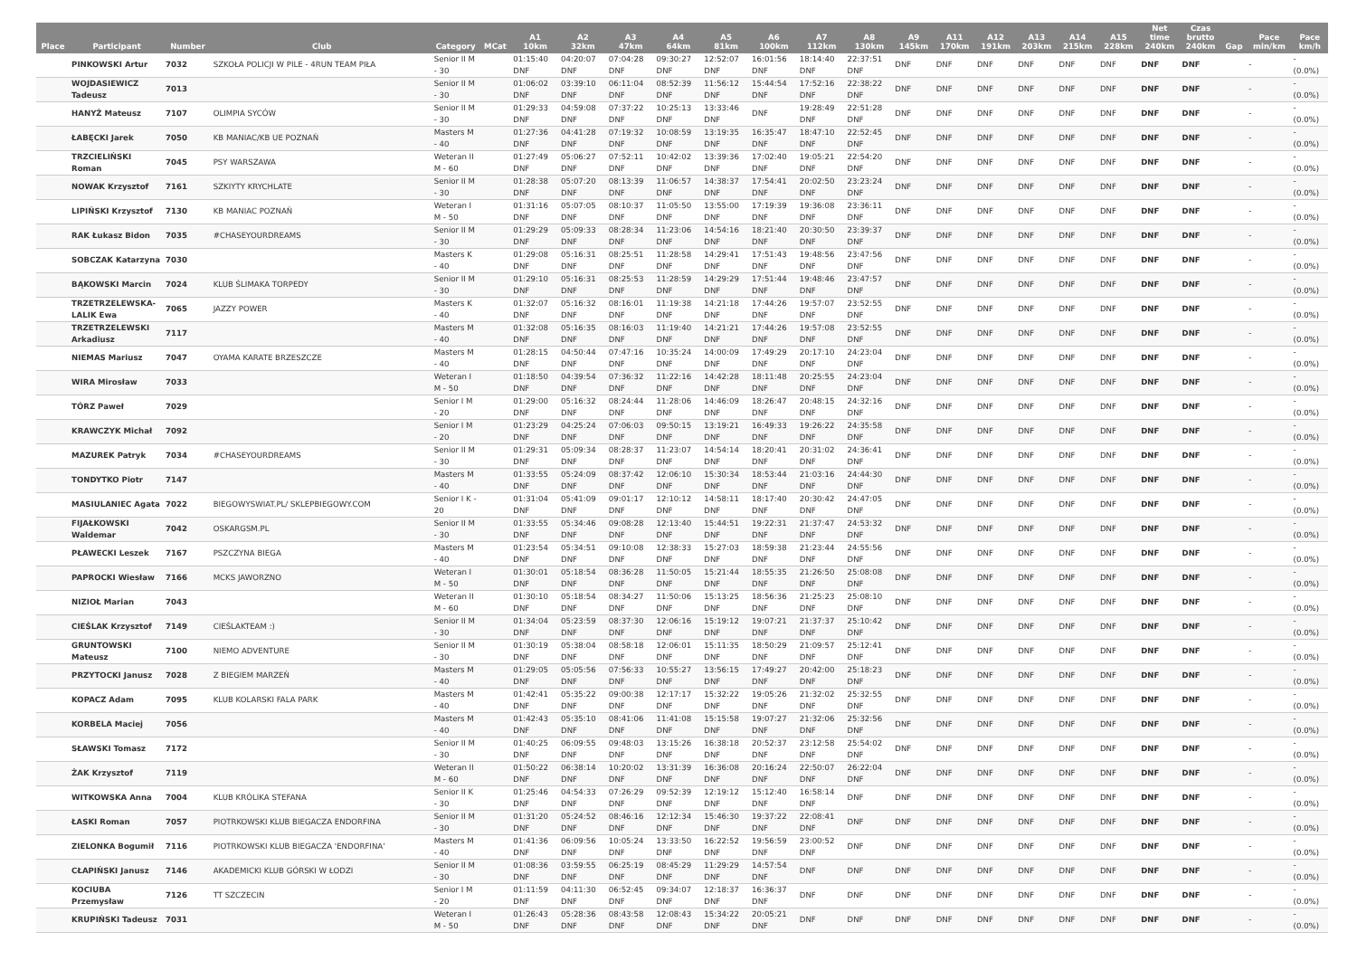| Place | Participant | Number | Club | Category | MCat | A1 10km | A2 32km | A3 47km | A4 64km | A5 81km | A6 100km | A7 112km | A8 130km | A9 145km | A11 170km | A12 191km | A13 203km | A14 215km | A15 228km | Net time 240km | Czas brutto 240km | Gap | Pace min/km | Pace km/h |
| --- | --- | --- | --- | --- | --- | --- | --- | --- | --- | --- | --- | --- | --- | --- | --- | --- | --- | --- | --- | --- | --- | --- | --- | --- |
| | PINKOWSKI Artur | 7032 | SZKOŁA POLICJI W PILE - 4RUN TEAM PIŁA | Senior II M - 30 | | 01:15:40 DNF | 04:20:07 DNF | 07:04:28 DNF | 09:30:27 DNF | 12:52:07 DNF | 16:01:56 DNF | 18:14:40 DNF | 22:37:51 DNF | DNF | DNF | DNF | DNF | DNF | DNF | DNF | DNF | | - | - (0.0%) |
| | WOJDASIEWICZ Tadeusz | 7013 | | Senior II M - 30 | | 01:06:02 DNF | 03:39:10 DNF | 06:11:04 DNF | 08:52:39 DNF | 11:56:12 DNF | 15:44:54 DNF | 17:52:16 DNF | 22:38:22 DNF | DNF | DNF | DNF | DNF | DNF | DNF | DNF | DNF | | - | - (0.0%) |
| | HANYŻ Mateusz | 7107 | OLIMPIA SYCÓW | Senior II M - 30 | | 01:29:33 DNF | 04:59:08 DNF | 07:37:22 DNF | 10:25:13 DNF | 13:33:46 DNF | DNF | 19:28:49 DNF | 22:51:28 DNF | DNF | DNF | DNF | DNF | DNF | DNF | DNF | DNF | | - | - (0.0%) |
| | ŁABĘCKI Jarek | 7050 | KB MANIAC/KB UE POZNAŃ | Masters M - 40 | | 01:27:36 DNF | 04:41:28 DNF | 07:19:32 DNF | 10:08:59 DNF | 13:19:35 DNF | 16:35:47 DNF | 18:47:10 DNF | 22:52:45 DNF | DNF | DNF | DNF | DNF | DNF | DNF | DNF | DNF | | - | - (0.0%) |
| | TRZCIELIŃSKI Roman | 7045 | PSY WARSZAWA | Weteran II M - 60 | | 01:27:49 DNF | 05:06:27 DNF | 07:52:11 DNF | 10:42:02 DNF | 13:39:36 DNF | 17:02:40 DNF | 19:05:21 DNF | 22:54:20 DNF | DNF | DNF | DNF | DNF | DNF | DNF | DNF | DNF | | - | - (0.0%) |
| | NOWAK Krzysztof | 7161 | SZKIYTY KRYCHLATE | Senior II M - 30 | | 01:28:38 DNF | 05:07:20 DNF | 08:13:39 DNF | 11:06:57 DNF | 14:38:37 DNF | 17:54:41 DNF | 20:02:50 DNF | 23:23:24 DNF | DNF | DNF | DNF | DNF | DNF | DNF | DNF | DNF | | - | - (0.0%) |
| | LIPIŃSKI Krzysztof | 7130 | KB MANIAC POZNAŃ | Weteran I M - 50 | | 01:31:16 DNF | 05:07:05 DNF | 08:10:37 DNF | 11:05:50 DNF | 13:55:00 DNF | 17:19:39 DNF | 19:36:08 DNF | 23:36:11 DNF | DNF | DNF | DNF | DNF | DNF | DNF | DNF | DNF | | - | - (0.0%) |
| | RAK Łukasz Bidon | 7035 | #CHASEYOURDREAMS | Senior II M - 30 | | 01:29:29 DNF | 05:09:33 DNF | 08:28:34 DNF | 11:23:06 DNF | 14:54:16 DNF | 18:21:40 DNF | 20:30:50 DNF | 23:39:37 DNF | DNF | DNF | DNF | DNF | DNF | DNF | DNF | DNF | | - | - (0.0%) |
| | SOBCZAK Katarzyna | 7030 | | Masters K - 40 | | 01:29:08 DNF | 05:16:31 DNF | 08:25:51 DNF | 11:28:58 DNF | 14:29:41 DNF | 17:51:43 DNF | 19:48:56 DNF | 23:47:56 DNF | DNF | DNF | DNF | DNF | DNF | DNF | DNF | DNF | | - | - (0.0%) |
| | BĄKOWSKI Marcin | 7024 | KLUB ŚLIMAKA TORPEDY | Senior II M - 30 | | 01:29:10 DNF | 05:16:31 DNF | 08:25:53 DNF | 11:28:59 DNF | 14:29:29 DNF | 17:51:44 DNF | 19:48:46 DNF | 23:47:57 DNF | DNF | DNF | DNF | DNF | DNF | DNF | DNF | DNF | | - | - (0.0%) |
| | TRZETRZELEWSKA-LALIK Ewa | 7065 | JAZZY POWER | Masters K - 40 | | 01:32:07 DNF | 05:16:32 DNF | 08:16:01 DNF | 11:19:38 DNF | 14:21:18 DNF | 17:44:26 DNF | 19:57:07 DNF | 23:52:55 DNF | DNF | DNF | DNF | DNF | DNF | DNF | DNF | DNF | | - | - (0.0%) |
| | TRZETRZELEWSKI Arkadiusz | 7117 | | Masters M - 40 | | 01:32:08 DNF | 05:16:35 DNF | 08:16:03 DNF | 11:19:40 DNF | 14:21:21 DNF | 17:44:26 DNF | 19:57:08 DNF | 23:52:55 DNF | DNF | DNF | DNF | DNF | DNF | DNF | DNF | DNF | | - | - (0.0%) |
| | NIEMAS Mariusz | 7047 | OYAMA KARATE BRZESZCZE | Masters M - 40 | | 01:28:15 DNF | 04:50:44 DNF | 07:47:16 DNF | 10:35:24 DNF | 14:00:09 DNF | 17:49:29 DNF | 20:17:10 DNF | 24:23:04 DNF | DNF | DNF | DNF | DNF | DNF | DNF | DNF | DNF | | - | - (0.0%) |
| | WIRA Mirosław | 7033 | | Weteran I M - 50 | | 01:18:50 DNF | 04:39:54 DNF | 07:36:32 DNF | 11:22:16 DNF | 14:42:28 DNF | 18:11:48 DNF | 20:25:55 DNF | 24:23:04 DNF | DNF | DNF | DNF | DNF | DNF | DNF | DNF | DNF | | - | - (0.0%) |
| | TÓRZ Paweł | 7029 | | Senior I M - 20 | | 01:29:00 DNF | 05:16:32 DNF | 08:24:44 DNF | 11:28:06 DNF | 14:46:09 DNF | 18:26:47 DNF | 20:48:15 DNF | 24:32:16 DNF | DNF | DNF | DNF | DNF | DNF | DNF | DNF | DNF | | - | - (0.0%) |
| | KRAWCZYK Michał | 7092 | | Senior I M - 20 | | 01:23:29 DNF | 04:25:24 DNF | 07:06:03 DNF | 09:50:15 DNF | 13:19:21 DNF | 16:49:33 DNF | 19:26:22 DNF | 24:35:58 DNF | DNF | DNF | DNF | DNF | DNF | DNF | DNF | DNF | | - | - (0.0%) |
| | MAZUREK Patryk | 7034 | #CHASEYOURDREAMS | Senior II M - 30 | | 01:29:31 DNF | 05:09:34 DNF | 08:28:37 DNF | 11:23:07 DNF | 14:54:14 DNF | 18:20:41 DNF | 20:31:02 DNF | 24:36:41 DNF | DNF | DNF | DNF | DNF | DNF | DNF | DNF | DNF | | - | - (0.0%) |
| | TONDYTKO Piotr | 7147 | | Masters M - 40 | | 01:33:55 DNF | 05:24:09 DNF | 08:37:42 DNF | 12:06:10 DNF | 15:30:34 DNF | 18:53:44 DNF | 21:03:16 DNF | 24:44:30 DNF | DNF | DNF | DNF | DNF | DNF | DNF | DNF | DNF | | - | - (0.0%) |
| | MASIULANIEC Agata | 7022 | BIEGOWYSWIAT.PL/ SKLEPBIEGOWY.COM | Senior I K - 20 | | 01:31:04 DNF | 05:41:09 DNF | 09:01:17 DNF | 12:10:12 DNF | 14:58:11 DNF | 18:17:40 DNF | 20:30:42 DNF | 24:47:05 DNF | DNF | DNF | DNF | DNF | DNF | DNF | DNF | DNF | | - | - (0.0%) |
| | FIJAŁKOWSKI Waldemar | 7042 | OSKARGSM.PL | Senior II M - 30 | | 01:33:55 DNF | 05:34:46 DNF | 09:08:28 DNF | 12:13:40 DNF | 15:44:51 DNF | 19:22:31 DNF | 21:37:47 DNF | 24:53:32 DNF | DNF | DNF | DNF | DNF | DNF | DNF | DNF | DNF | | - | - (0.0%) |
| | PŁAWECKI Leszek | 7167 | PSZCZYNA BIEGA | Masters M - 40 | | 01:23:54 DNF | 05:34:51 DNF | 09:10:08 DNF | 12:38:33 DNF | 15:27:03 DNF | 18:59:38 DNF | 21:23:44 DNF | 24:55:56 DNF | DNF | DNF | DNF | DNF | DNF | DNF | DNF | DNF | | - | - (0.0%) |
| | PAPROCKI Wiesław | 7166 | MCKS JAWORZNO | Weteran I M - 50 | | 01:30:01 DNF | 05:18:54 DNF | 08:36:28 DNF | 11:50:05 DNF | 15:21:44 DNF | 18:55:35 DNF | 21:26:50 DNF | 25:08:08 DNF | DNF | DNF | DNF | DNF | DNF | DNF | DNF | DNF | | - | - (0.0%) |
| | NIZIOŁ Marian | 7043 | | Weteran II M - 60 | | 01:30:10 DNF | 05:18:54 DNF | 08:34:27 DNF | 11:50:06 DNF | 15:13:25 DNF | 18:56:36 DNF | 21:25:23 DNF | 25:08:10 DNF | DNF | DNF | DNF | DNF | DNF | DNF | DNF | DNF | | - | - (0.0%) |
| | CIEŚLAK Krzysztof | 7149 | CIEŚLAKTEAM :) | Senior II M - 30 | | 01:34:04 DNF | 05:23:59 DNF | 08:37:30 DNF | 12:06:16 DNF | 15:19:12 DNF | 19:07:21 DNF | 21:37:37 DNF | 25:10:42 DNF | DNF | DNF | DNF | DNF | DNF | DNF | DNF | DNF | | - | - (0.0%) |
| | GRUNTOWSKI Mateusz | 7100 | NIEMO ADVENTURE | Senior II M - 30 | | 01:30:19 DNF | 05:38:04 DNF | 08:58:18 DNF | 12:06:01 DNF | 15:11:35 DNF | 18:50:29 DNF | 21:09:57 DNF | 25:12:41 DNF | DNF | DNF | DNF | DNF | DNF | DNF | DNF | DNF | | - | - (0.0%) |
| | PRZYTOCKI Janusz | 7028 | Z BIEGIEM MARZEŃ | Masters M - 40 | | 01:29:05 DNF | 05:05:56 DNF | 07:56:33 DNF | 10:55:27 DNF | 13:56:15 DNF | 17:49:27 DNF | 20:42:00 DNF | 25:18:23 DNF | DNF | DNF | DNF | DNF | DNF | DNF | DNF | DNF | | - | - (0.0%) |
| | KOPACZ Adam | 7095 | KLUB KOLARSKI FALA PARK | Masters M - 40 | | 01:42:41 DNF | 05:35:22 DNF | 09:00:38 DNF | 12:17:17 DNF | 15:32:22 DNF | 19:05:26 DNF | 21:32:02 DNF | 25:32:55 DNF | DNF | DNF | DNF | DNF | DNF | DNF | DNF | DNF | | - | - (0.0%) |
| | KORBELA Maciej | 7056 | | Masters M - 40 | | 01:42:43 DNF | 05:35:10 DNF | 08:41:06 DNF | 11:41:08 DNF | 15:15:58 DNF | 19:07:27 DNF | 21:32:06 DNF | 25:32:56 DNF | DNF | DNF | DNF | DNF | DNF | DNF | DNF | DNF | | - | - (0.0%) |
| | SŁAWSKI Tomasz | 7172 | | Senior II M - 30 | | 01:40:25 DNF | 06:09:55 DNF | 09:48:03 DNF | 13:15:26 DNF | 16:38:18 DNF | 20:52:37 DNF | 23:12:58 DNF | 25:54:02 DNF | DNF | DNF | DNF | DNF | DNF | DNF | DNF | DNF | | - | - (0.0%) |
| | ŻAK Krzysztof | 7119 | | Weteran II M - 60 | | 01:50:22 DNF | 06:38:14 DNF | 10:20:02 DNF | 13:31:39 DNF | 16:36:08 DNF | 20:16:24 DNF | 22:50:07 DNF | 26:22:04 DNF | DNF | DNF | DNF | DNF | DNF | DNF | DNF | DNF | | - | - (0.0%) |
| | WITKOWSKA Anna | 7004 | KLUB KRÓLIKA STEFANA | Senior II K - 30 | | 01:25:46 DNF | 04:54:33 DNF | 07:26:29 DNF | 09:52:39 DNF | 12:19:12 DNF | 15:12:40 DNF | 16:58:14 DNF | DNF | DNF | DNF | DNF | DNF | DNF | DNF | DNF | DNF | | - | - (0.0%) |
| | ŁASKI Roman | 7057 | PIOTRKOWSKI KLUB BIEGACZA ENDORFINA | Senior II M - 30 | | 01:31:20 DNF | 05:24:52 DNF | 08:46:16 DNF | 12:12:34 DNF | 15:46:30 DNF | 19:37:22 DNF | 22:08:41 DNF | DNF | DNF | DNF | DNF | DNF | DNF | DNF | DNF | DNF | | - | - (0.0%) |
| | ZIELONKA Bogumił | 7116 | PIOTRKOWSKI KLUB BIEGACZA 'ENDORFINA' | Masters M - 40 | | 01:41:36 DNF | 06:09:56 DNF | 10:05:24 DNF | 13:33:50 DNF | 16:22:52 DNF | 19:56:59 DNF | 23:00:52 DNF | DNF | DNF | DNF | DNF | DNF | DNF | DNF | DNF | DNF | | - | - (0.0%) |
| | CŁAPIŃSKI Janusz | 7146 | AKADEMICKI KLUB GÓRSKI W ŁODZI | Senior II M - 30 | | 01:08:36 DNF | 03:59:55 DNF | 06:25:19 DNF | 08:45:29 DNF | 11:29:29 DNF | 14:57:54 DNF | DNF | DNF | DNF | DNF | DNF | DNF | DNF | DNF | DNF | DNF | | - | - (0.0%) |
| | KOCIUBA Przemysław | 7126 | TT SZCZECIN | Senior I M - 20 | | 01:11:59 DNF | 04:11:30 DNF | 06:52:45 DNF | 09:34:07 DNF | 12:18:37 DNF | 16:36:37 DNF | DNF | DNF | DNF | DNF | DNF | DNF | DNF | DNF | DNF | DNF | | - | - (0.0%) |
| | KRUPIŃSKI Tadeusz | 7031 | | Weteran I M - 50 | | 01:26:43 DNF | 05:28:36 DNF | 08:43:58 DNF | 12:08:43 DNF | 15:34:22 DNF | 20:05:21 DNF | DNF | DNF | DNF | DNF | DNF | DNF | DNF | DNF | DNF | DNF | | - | - (0.0%) |